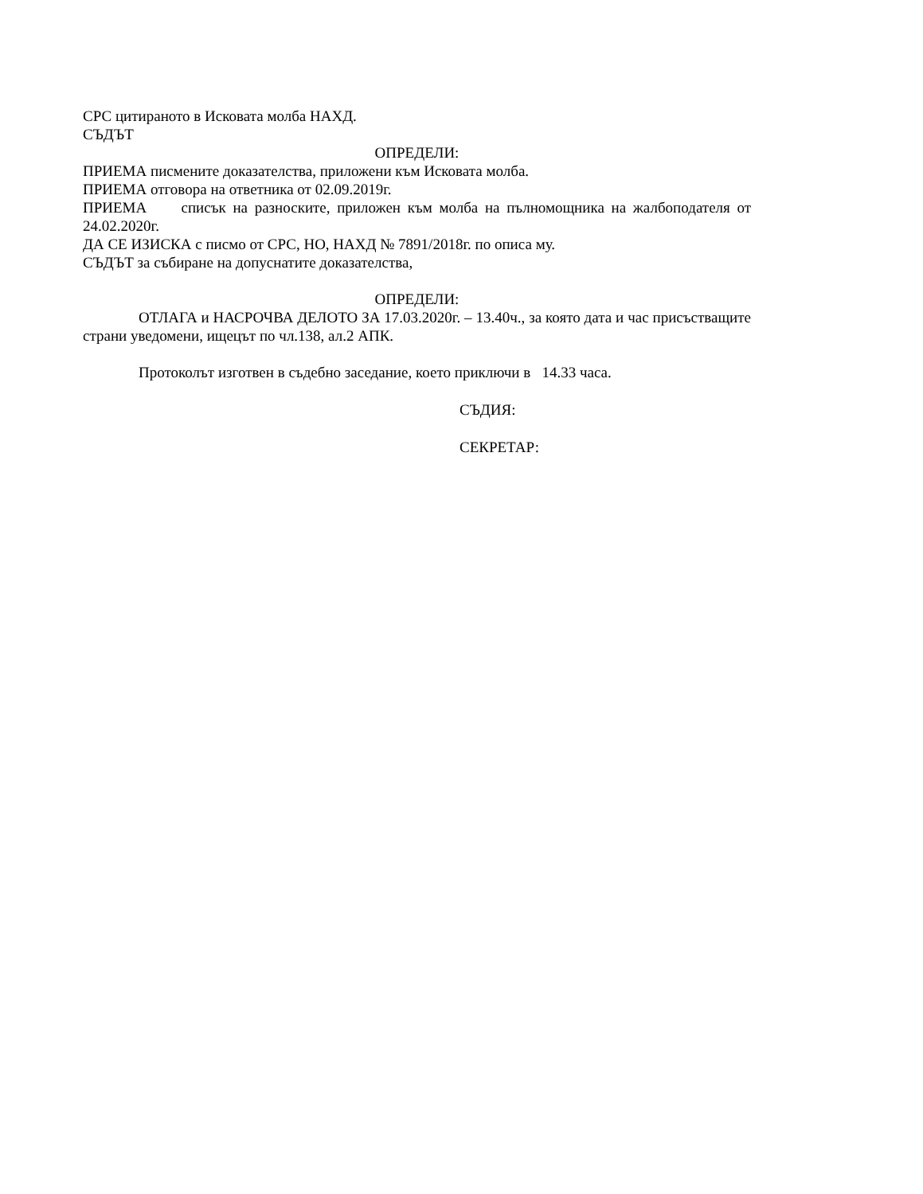СРС цитираното в Исковата молба НАХД.
СЪДЪТ
ОПРЕДЕЛИ:
ПРИЕМА писмените доказателства, приложени към Исковата молба.
ПРИЕМА отговора на ответника от 02.09.2019г.
ПРИЕМА списък на разноските, приложен към молба на пълномощника на жалбоподателя от 24.02.2020г.
ДА СЕ ИЗИСКА с писмо от СРС, НО, НАХД № 7891/2018г. по описа му.
СЪДЪТ за събиране на допуснатите доказателства,
ОПРЕДЕЛИ:
ОТЛАГА и НАСРОЧВА ДЕЛОТО ЗА 17.03.2020г. – 13.40ч., за която дата и час присъстващите страни уведомени, ищецът по чл.138, ал.2 АПК.
Протоколът изготвен в съдебно заседание, което приключи в 14.33 часа.
СЪДИЯ:
СЕКРЕТАР: